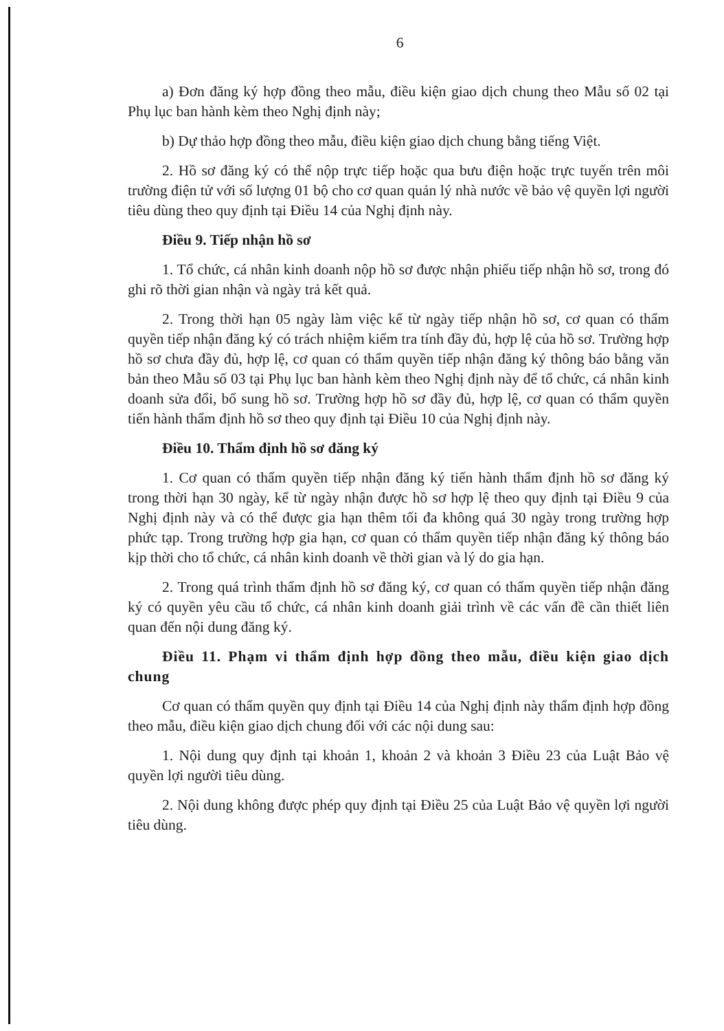6
a) Đơn đăng ký hợp đồng theo mẫu, điều kiện giao dịch chung theo Mẫu số 02 tại Phụ lục ban hành kèm theo Nghị định này;
b) Dự thảo hợp đồng theo mẫu, điều kiện giao dịch chung bằng tiếng Việt.
2. Hồ sơ đăng ký có thể nộp trực tiếp hoặc qua bưu điện hoặc trực tuyến trên môi trường điện tử với số lượng 01 bộ cho cơ quan quản lý nhà nước về bảo vệ quyền lợi người tiêu dùng theo quy định tại Điều 14 của Nghị định này.
Điều 9. Tiếp nhận hồ sơ
1. Tổ chức, cá nhân kinh doanh nộp hồ sơ được nhận phiếu tiếp nhận hồ sơ, trong đó ghi rõ thời gian nhận và ngày trả kết quả.
2. Trong thời hạn 05 ngày làm việc kể từ ngày tiếp nhận hồ sơ, cơ quan có thẩm quyền tiếp nhận đăng ký có trách nhiệm kiểm tra tính đầy đủ, hợp lệ của hồ sơ. Trường hợp hồ sơ chưa đầy đủ, hợp lệ, cơ quan có thẩm quyền tiếp nhận đăng ký thông báo bằng văn bản theo Mẫu số 03 tại Phụ lục ban hành kèm theo Nghị định này để tổ chức, cá nhân kinh doanh sửa đổi, bổ sung hồ sơ. Trường hợp hồ sơ đầy đủ, hợp lệ, cơ quan có thẩm quyền tiến hành thẩm định hồ sơ theo quy định tại Điều 10 của Nghị định này.
Điều 10. Thẩm định hồ sơ đăng ký
1. Cơ quan có thẩm quyền tiếp nhận đăng ký tiến hành thẩm định hồ sơ đăng ký trong thời hạn 30 ngày, kể từ ngày nhận được hồ sơ hợp lệ theo quy định tại Điều 9 của Nghị định này và có thể được gia hạn thêm tối đa không quá 30 ngày trong trường hợp phức tạp. Trong trường hợp gia hạn, cơ quan có thẩm quyền tiếp nhận đăng ký thông báo kịp thời cho tổ chức, cá nhân kinh doanh về thời gian và lý do gia hạn.
2. Trong quá trình thẩm định hồ sơ đăng ký, cơ quan có thẩm quyền tiếp nhận đăng ký có quyền yêu cầu tổ chức, cá nhân kinh doanh giải trình về các vấn đề cần thiết liên quan đến nội dung đăng ký.
Điều 11. Phạm vi thẩm định hợp đồng theo mẫu, điều kiện giao dịch chung
Cơ quan có thẩm quyền quy định tại Điều 14 của Nghị định này thẩm định hợp đồng theo mẫu, điều kiện giao dịch chung đối với các nội dung sau:
1. Nội dung quy định tại khoản 1, khoản 2 và khoản 3 Điều 23 của Luật Bảo vệ quyền lợi người tiêu dùng.
2. Nội dung không được phép quy định tại Điều 25 của Luật Bảo vệ quyền lợi người tiêu dùng.